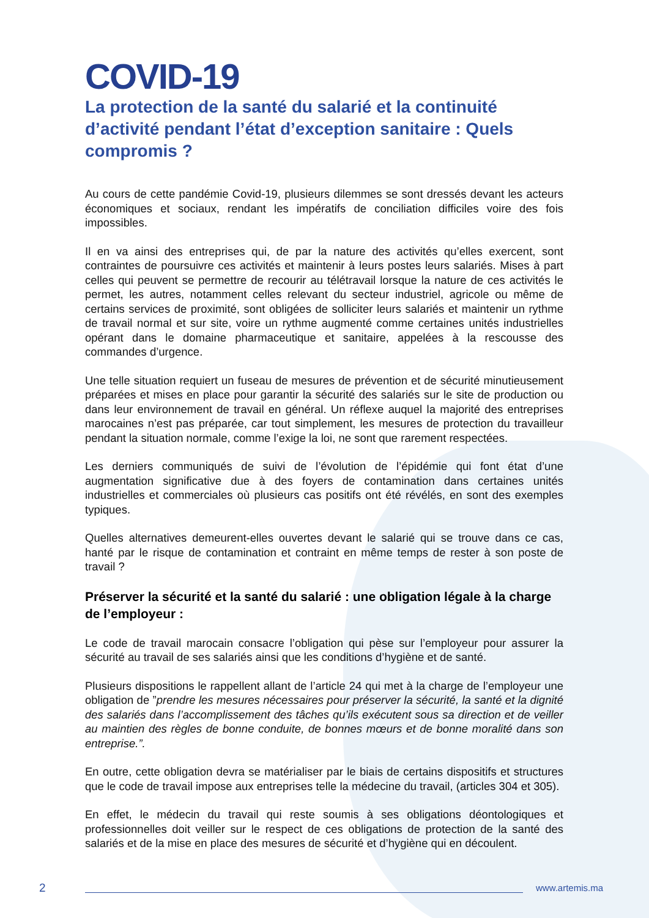COVID-19
La protection de la santé du salarié et la continuité d’activité pendant l’état d’exception sanitaire : Quels compromis ?
Au cours de cette pandémie Covid-19, plusieurs dilemmes se sont dressés devant les acteurs économiques et sociaux, rendant les impératifs de conciliation difficiles voire des fois impossibles.
Il en va ainsi des entreprises qui, de par la nature des activités qu’elles exercent, sont contraintes de poursuivre ces activités et maintenir à leurs postes leurs salariés. Mises à part celles qui peuvent se permettre de recourir au télétravail lorsque la nature de ces activités le permet, les autres, notamment celles relevant du secteur industriel, agricole ou même de certains services de proximité, sont obligées de solliciter leurs salariés et maintenir un rythme de travail normal et sur site, voire un rythme augmenté comme certaines unités industrielles opérant dans le domaine pharmaceutique et sanitaire, appelées à la rescousse des commandes d’urgence.
Une telle situation requiert un fuseau de mesures de prévention et de sécurité minutieusement préparées et mises en place pour garantir la sécurité des salariés sur le site de production ou dans leur environnement de travail en général. Un réflexe auquel la majorité des entreprises marocaines n’est pas préparée, car tout simplement, les mesures de protection du travailleur pendant la situation normale, comme l’exige la loi, ne sont que rarement respectées.
Les derniers communiqués de suivi de l’évolution de l’épidémie qui font état d’une augmentation significative due à des foyers de contamination dans certaines unités industrielles et commerciales où plusieurs cas positifs ont été révélés, en sont des exemples typiques.
Quelles alternatives demeurent-elles ouvertes devant le salarié qui se trouve dans ce cas, hanté par le risque de contamination et contraint en même temps de rester à son poste de travail ?
Préserver la sécurité et la santé du salarié : une obligation légale à la charge de l’employeur :
Le code de travail marocain consacre l’obligation qui pèse sur l’employeur pour assurer la sécurité au travail de ses salariés ainsi que les conditions d’hygiène et de santé.
Plusieurs dispositions le rappellent allant de l’article 24 qui met à la charge de l’employeur une obligation de ”prendre les mesures nécessaires pour préserver la sécurité, la santé et la dignité des salariés dans l’accomplissement des tâches qu’ils exécutent sous sa direction et de veiller au maintien des règles de bonne conduite, de bonnes mœurs et de bonne moralité dans son entreprise.”.
En outre, cette obligation devra se matérialiser par le biais de certains dispositifs et structures que le code de travail impose aux entreprises telle la médecine du travail, (articles 304 et 305).
En effet, le médecin du travail qui reste soumis à ses obligations déontologiques et professionnelles doit veiller sur le respect de ces obligations de protection de la santé des salariés et de la mise en place des mesures de sécurité et d’hygiène qui en découlent.
2 www.artemis.ma